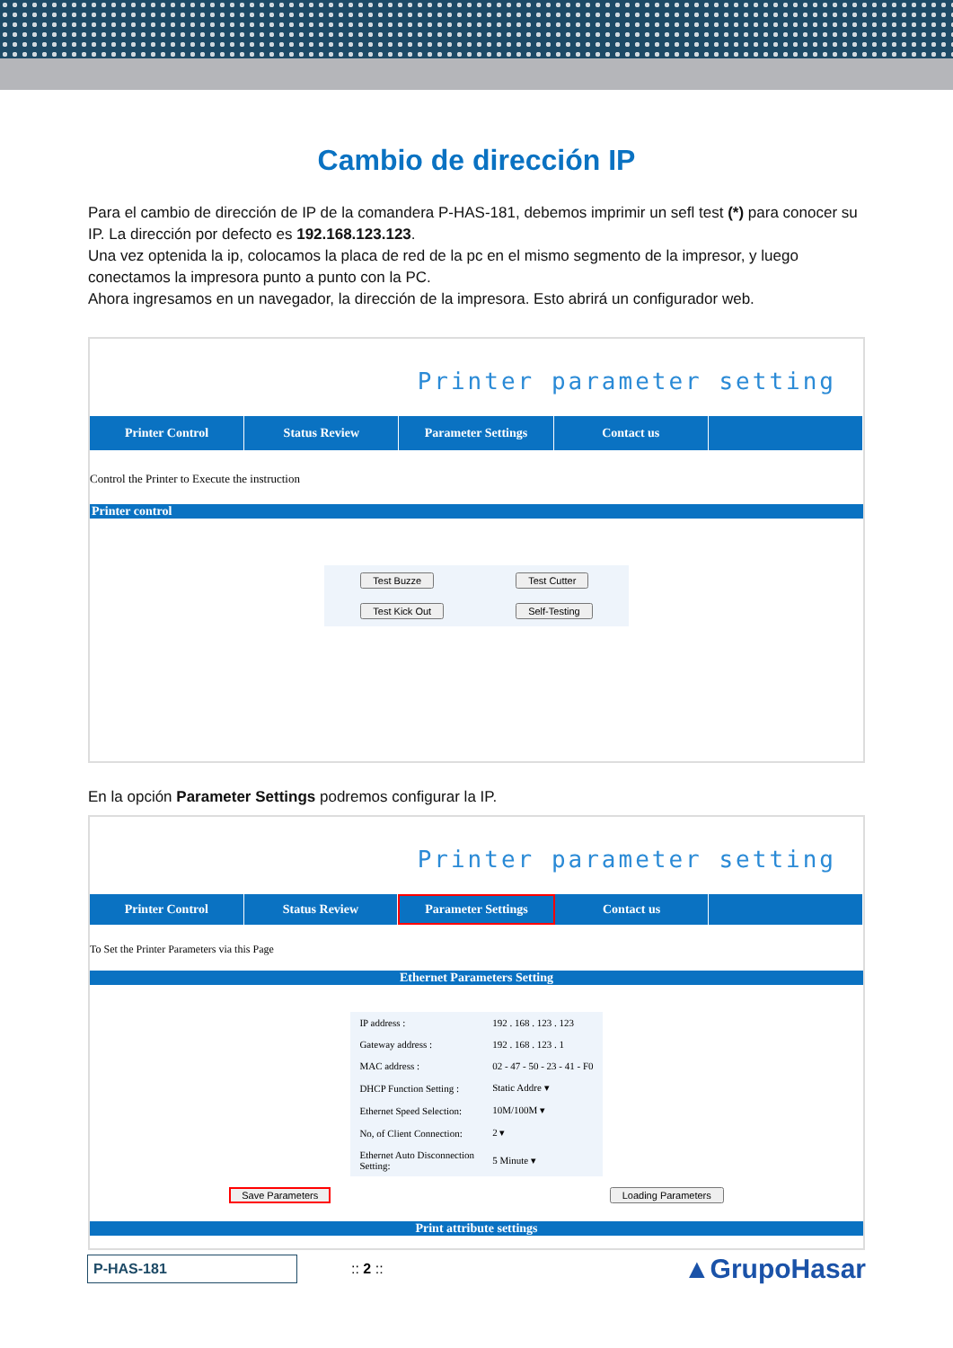Cambio de dirección IP
Para el cambio de dirección de IP de la comandera P-HAS-181, debemos imprimir un sefl test (*) para conocer su IP. La dirección por defecto es 192.168.123.123.
Una vez optenida la ip, colocamos la placa de red de la pc en el mismo segmento de la impresor, y luego conectamos la impresora punto a punto con la PC.
Ahora ingresamos en un navegador, la dirección de la impresora. Esto abrirá un configurador web.
Printer parameter setting
Printer Control Status Review Parameter Settings Contact us
Control the Printer to Execute the instruction
Printer control
| Test Buzze | Test Cutter |
| Test Kick Out | Self-Testing |
En la opción Parameter Settings podremos configurar la IP.
Printer parameter setting
Printer Control Status Review
Parameter Settings
Contact us
To Set the Printer Parameters via this Page
Ethernet Parameters Setting
| IP address : | 192 . 168 . 123 . 123 |
| Gateway address : | 192 . 168 . 123 . 1 |
| MAC address : | 02 - 47 - 50 - 23 - 41 - F0 |
| DHCP Function Setting : | Static Addre ▾ |
| Ethernet Speed Selection: | 10M/100M ▾ |
| No, of Client Connection: | 2 ▾ |
| Ethernet Auto Disconnection Setting: | 5 Minute ▾ |
Save Parameters Loading Parameters
Print attribute settings
P-HAS-181
:: 2 ::
▲GrupoHasar